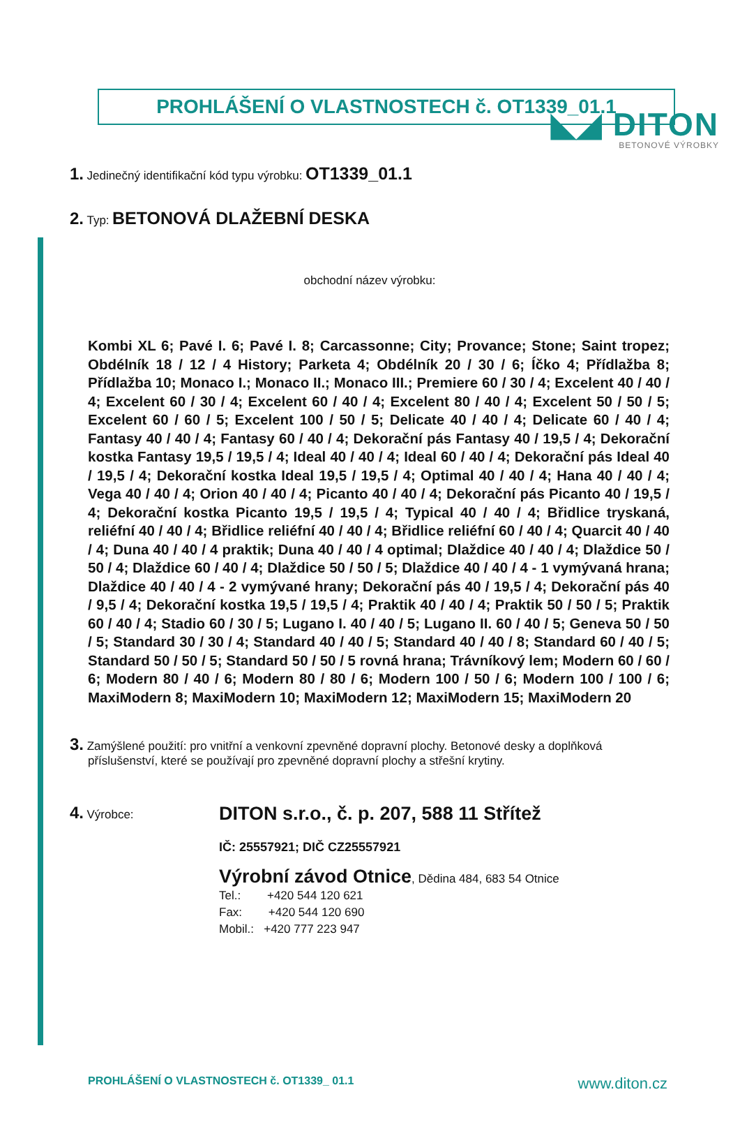◣◢ DITON
BETONOVÉ VÝROBKY
PROHLÁŠENÍ O VLASTNOSTECH č. OT1339_01.1
1. Jedinečný identifikační kód typu výrobku: OT1339_01.1
2. Typ: BETONOVÁ DLAŽEBNÍ DESKA
obchodní název výrobku:
Kombi XL 6; Pavé I. 6; Pavé I. 8; Carcassonne; City; Provance; Stone; Saint tropez; Obdélník 18 / 12 / 4 History; Parketa 4; Obdélník 20 / 30 / 6; Íčko 4; Přídlažba 8; Přídlažba 10; Monaco I.; Monaco II.; Monaco III.; Premiere 60 / 30 / 4; Excelent 40 / 40 / 4; Excelent 60 / 30 / 4; Excelent 60 / 40 / 4; Excelent 80 / 40 / 4; Excelent 50 / 50 / 5; Excelent 60 / 60 / 5; Excelent 100 / 50 / 5; Delicate 40 / 40 / 4; Delicate 60 / 40 / 4; Fantasy 40 / 40 / 4; Fantasy 60 / 40 / 4; Dekorační pás Fantasy 40 / 19,5 / 4; Dekorační kostka Fantasy 19,5 / 19,5 / 4; Ideal 40 / 40 / 4; Ideal 60 / 40 / 4; Dekorační pás Ideal 40 / 19,5 / 4; Dekorační kostka Ideal 19,5 / 19,5 / 4; Optimal 40 / 40 / 4; Hana 40 / 40 / 4; Vega 40 / 40 / 4; Orion 40 / 40 / 4; Picanto 40 / 40 / 4; Dekorační pás Picanto 40 / 19,5 / 4; Dekorační kostka Picanto 19,5 / 19,5 / 4; Typical 40 / 40 / 4; Břidlice tryskaná, reliéfní 40 / 40 / 4; Břidlice reliéfní 40 / 40 / 4; Břidlice reliéfní 60 / 40 / 4; Quarcit 40 / 40 / 4; Duna 40 / 40 / 4 praktik; Duna 40 / 40 / 4 optimal; Dlaždice 40 / 40 / 4; Dlaždice 50 / 50 / 4; Dlaždice 60 / 40 / 4; Dlaždice 50 / 50 / 5; Dlaždice 40 / 40 / 4 - 1 vymývaná hrana; Dlaždice 40 / 40 / 4 - 2 vymývané hrany; Dekorační pás 40 / 19,5 / 4; Dekorační pás 40 / 9,5 / 4; Dekorační kostka 19,5 / 19,5 / 4; Praktik 40 / 40 / 4; Praktik 50 / 50 / 5; Praktik 60 / 40 / 4; Stadio 60 / 30 / 5; Lugano I. 40 / 40 / 5; Lugano II. 60 / 40 / 5; Geneva 50 / 50 / 5; Standard 30 / 30 / 4; Standard 40 / 40 / 5; Standard 40 / 40 / 8; Standard 60 / 40 / 5; Standard 50 / 50 / 5; Standard 50 / 50 / 5 rovná hrana; Trávníkový lem; Modern 60 / 60 / 6; Modern 80 / 40 / 6; Modern 80 / 80 / 6; Modern 100 / 50 / 6; Modern 100 / 100 / 6; MaxiModern 8; MaxiModern 10; MaxiModern 12; MaxiModern 15; MaxiModern 20
3. Zamýšlené použití: pro vnitřní a venkovní zpevněné dopravní plochy. Betonové desky a doplňková příslušenství, které se používají pro zpevněné dopravní plochy a střešní krytiny.
4. Výrobce:
DITON s.r.o., č. p. 207, 588 11 Střítež
IČ: 25557921; DIČ CZ25557921
Výrobní závod Otnice, Dědina 484, 683 54 Otnice
Tel.: +420 544 120 621
Fax: +420 544 120 690
Mobil.: +420 777 223 947
PROHLÁŠENÍ O VLASTNOSTECH č. OT1339_ 01.1 www.diton.cz